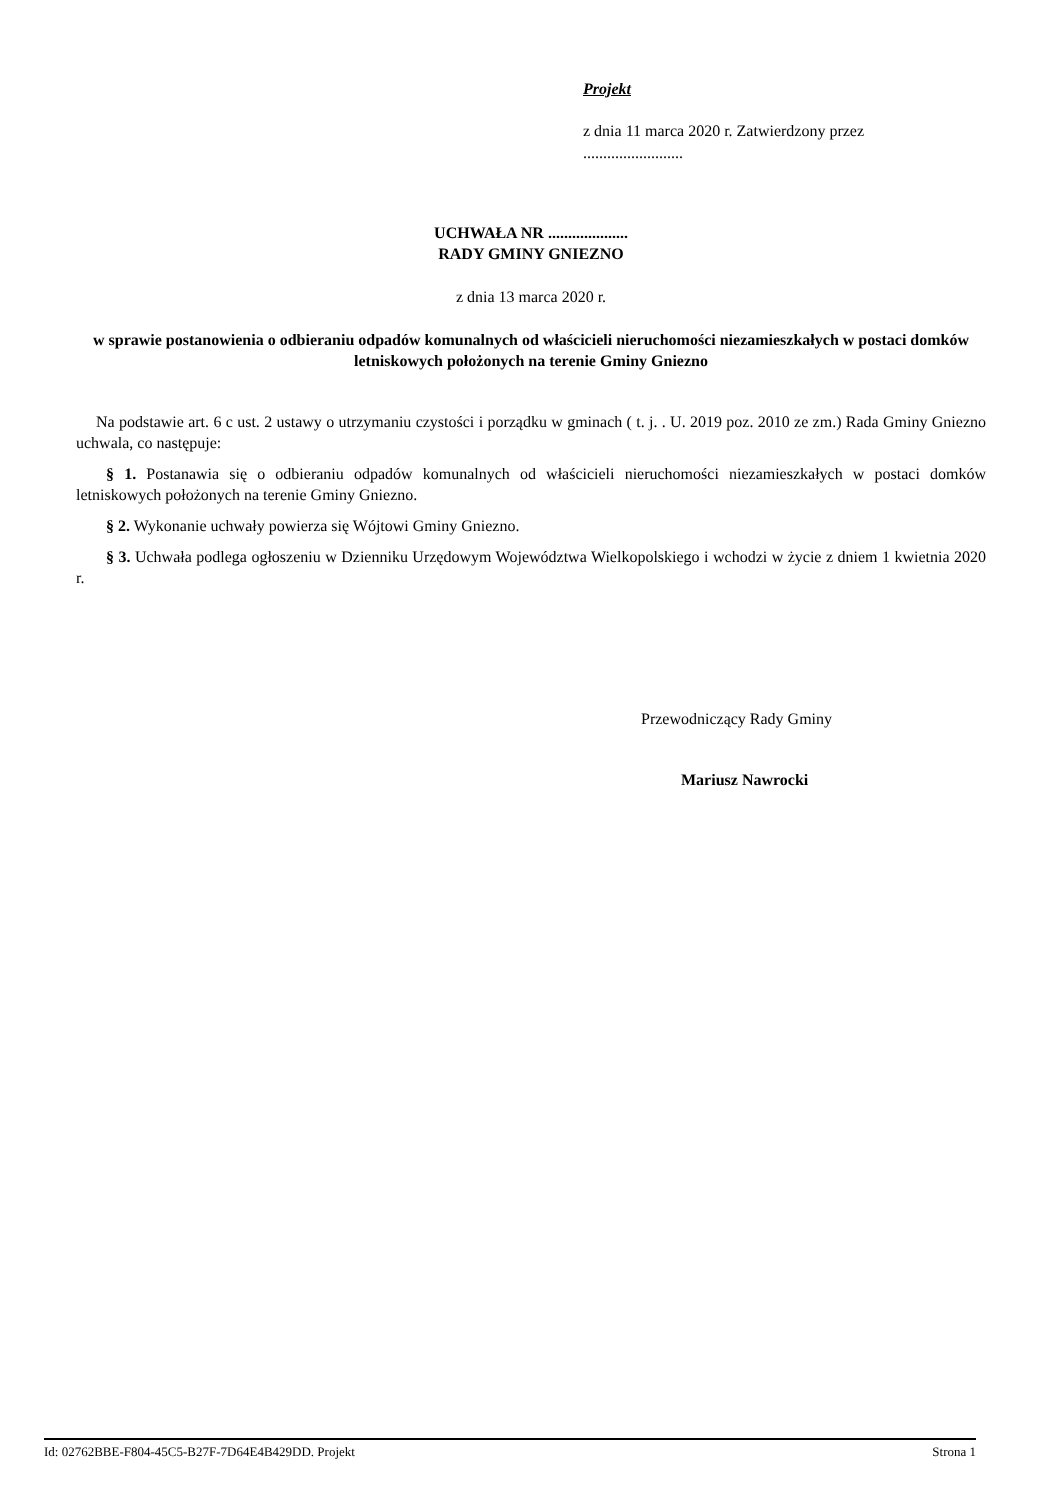Projekt
z dnia 11 marca 2020 r. Zatwierdzony przez .........................
UCHWAŁA NR ....................
RADY GMINY GNIEZNO
z dnia 13 marca 2020 r.
w sprawie postanowienia o odbieraniu odpadów komunalnych od właścicieli nieruchomości niezamieszkałych w postaci domków letniskowych położonych na terenie Gminy Gniezno
Na podstawie art. 6 c ust. 2 ustawy o utrzymaniu czystości i porządku w gminach ( t. j. . U. 2019 poz. 2010 ze zm.) Rada Gminy Gniezno uchwala, co następuje:
§ 1. Postanawia się o odbieraniu odpadów komunalnych od właścicieli nieruchomości niezamieszkałych w postaci domków letniskowych położonych na terenie Gminy Gniezno.
§ 2. Wykonanie uchwały powierza się Wójtowi Gminy Gniezno.
§ 3. Uchwała podlega ogłoszeniu w Dzienniku Urzędowym Województwa Wielkopolskiego i wchodzi w życie z dniem 1 kwietnia 2020 r.
Przewodniczący Rady Gminy
Mariusz Nawrocki
Id: 02762BBE-F804-45C5-B27F-7D64E4B429DD. Projekt Strona 1